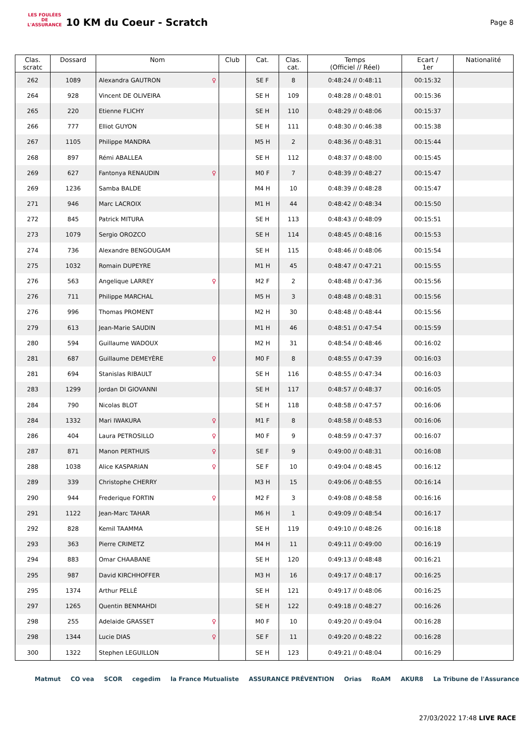LES FOULÉES DE L'ASSURANCE
10 KM du Coeur - Scratch
Page 8
| Clas. scratc | Dossard | Nom | Club | Cat. | Clas. cat. | Temps (Officiel // Réel) | Ecart / 1er | Nationalité |
| --- | --- | --- | --- | --- | --- | --- | --- | --- |
| 262 | 1089 | Alexandra GAUTRON ♀ | | SE F | 8 | 0:48:24 // 0:48:11 | 00:15:32 | |
| 264 | 928 | Vincent DE OLIVEIRA | | SE H | 109 | 0:48:28 // 0:48:01 | 00:15:36 | |
| 265 | 220 | Etienne FLICHY | | SE H | 110 | 0:48:29 // 0:48:06 | 00:15:37 | |
| 266 | 777 | Elliot GUYON | | SE H | 111 | 0:48:30 // 0:46:38 | 00:15:38 | |
| 267 | 1105 | Philippe MANDRA | | M5 H | 2 | 0:48:36 // 0:48:31 | 00:15:44 | |
| 268 | 897 | Rémi ABALLEA | | SE H | 112 | 0:48:37 // 0:48:00 | 00:15:45 | |
| 269 | 627 | Fantonya RENAUDIN ♀ | | M0 F | 7 | 0:48:39 // 0:48:27 | 00:15:47 | |
| 269 | 1236 | Samba BALDE | | M4 H | 10 | 0:48:39 // 0:48:28 | 00:15:47 | |
| 271 | 946 | Marc LACROIX | | M1 H | 44 | 0:48:42 // 0:48:34 | 00:15:50 | |
| 272 | 845 | Patrick MITURA | | SE H | 113 | 0:48:43 // 0:48:09 | 00:15:51 | |
| 273 | 1079 | Sergio OROZCO | | SE H | 114 | 0:48:45 // 0:48:16 | 00:15:53 | |
| 274 | 736 | Alexandre BENGOUGAM | | SE H | 115 | 0:48:46 // 0:48:06 | 00:15:54 | |
| 275 | 1032 | Romain DUPEYRE | | M1 H | 45 | 0:48:47 // 0:47:21 | 00:15:55 | |
| 276 | 563 | Angelique LARREY ♀ | | M2 F | 2 | 0:48:48 // 0:47:36 | 00:15:56 | |
| 276 | 711 | Philippe MARCHAL | | M5 H | 3 | 0:48:48 // 0:48:31 | 00:15:56 | |
| 276 | 996 | Thomas PROMENT | | M2 H | 30 | 0:48:48 // 0:48:44 | 00:15:56 | |
| 279 | 613 | Jean-Marie SAUDIN | | M1 H | 46 | 0:48:51 // 0:47:54 | 00:15:59 | |
| 280 | 594 | Guillaume WADOUX | | M2 H | 31 | 0:48:54 // 0:48:46 | 00:16:02 | |
| 281 | 687 | Guillaume DEMEYÈRE ♀ | | M0 F | 8 | 0:48:55 // 0:47:39 | 00:16:03 | |
| 281 | 694 | Stanislas RIBAULT | | SE H | 116 | 0:48:55 // 0:47:34 | 00:16:03 | |
| 283 | 1299 | Jordan DI GIOVANNI | | SE H | 117 | 0:48:57 // 0:48:37 | 00:16:05 | |
| 284 | 790 | Nicolas BLOT | | SE H | 118 | 0:48:58 // 0:47:57 | 00:16:06 | |
| 284 | 1332 | Mari IWAKURA ♀ | | M1 F | 8 | 0:48:58 // 0:48:53 | 00:16:06 | |
| 286 | 404 | Laura PETROSILLO ♀ | | M0 F | 9 | 0:48:59 // 0:47:37 | 00:16:07 | |
| 287 | 871 | Manon PERTHUIS ♀ | | SE F | 9 | 0:49:00 // 0:48:31 | 00:16:08 | |
| 288 | 1038 | Alice KASPARIAN ♀ | | SE F | 10 | 0:49:04 // 0:48:45 | 00:16:12 | |
| 289 | 339 | Christophe CHERRY | | M3 H | 15 | 0:49:06 // 0:48:55 | 00:16:14 | |
| 290 | 944 | Frederique FORTIN ♀ | | M2 F | 3 | 0:49:08 // 0:48:58 | 00:16:16 | |
| 291 | 1122 | Jean-Marc TAHAR | | M6 H | 1 | 0:49:09 // 0:48:54 | 00:16:17 | |
| 292 | 828 | Kemil TAAMMA | | SE H | 119 | 0:49:10 // 0:48:26 | 00:16:18 | |
| 293 | 363 | Pierre CRIMETZ | | M4 H | 11 | 0:49:11 // 0:49:00 | 00:16:19 | |
| 294 | 883 | Omar CHAABANE | | SE H | 120 | 0:49:13 // 0:48:48 | 00:16:21 | |
| 295 | 987 | David KIRCHHOFFER | | M3 H | 16 | 0:49:17 // 0:48:17 | 00:16:25 | |
| 295 | 1374 | Arthur PELLÉ | | SE H | 121 | 0:49:17 // 0:48:06 | 00:16:25 | |
| 297 | 1265 | Quentin BENMAHDI | | SE H | 122 | 0:49:18 // 0:48:27 | 00:16:26 | |
| 298 | 255 | Adelaide GRASSET ♀ | | M0 F | 10 | 0:49:20 // 0:49:04 | 00:16:28 | |
| 298 | 1344 | Lucie DIAS ♀ | | SE F | 11 | 0:49:20 // 0:48:22 | 00:16:28 | |
| 300 | 1322 | Stephen LEGUILLON | | SE H | 123 | 0:49:21 // 0:48:04 | 00:16:29 | |
Matmut CO vea SCOR cegedim la France Mutualiste ASSURANCE PRÉVENTION Orias RoAM AKUR8 La Tribune de l'Assurance
27/03/2022 17:48 LIVE RACE